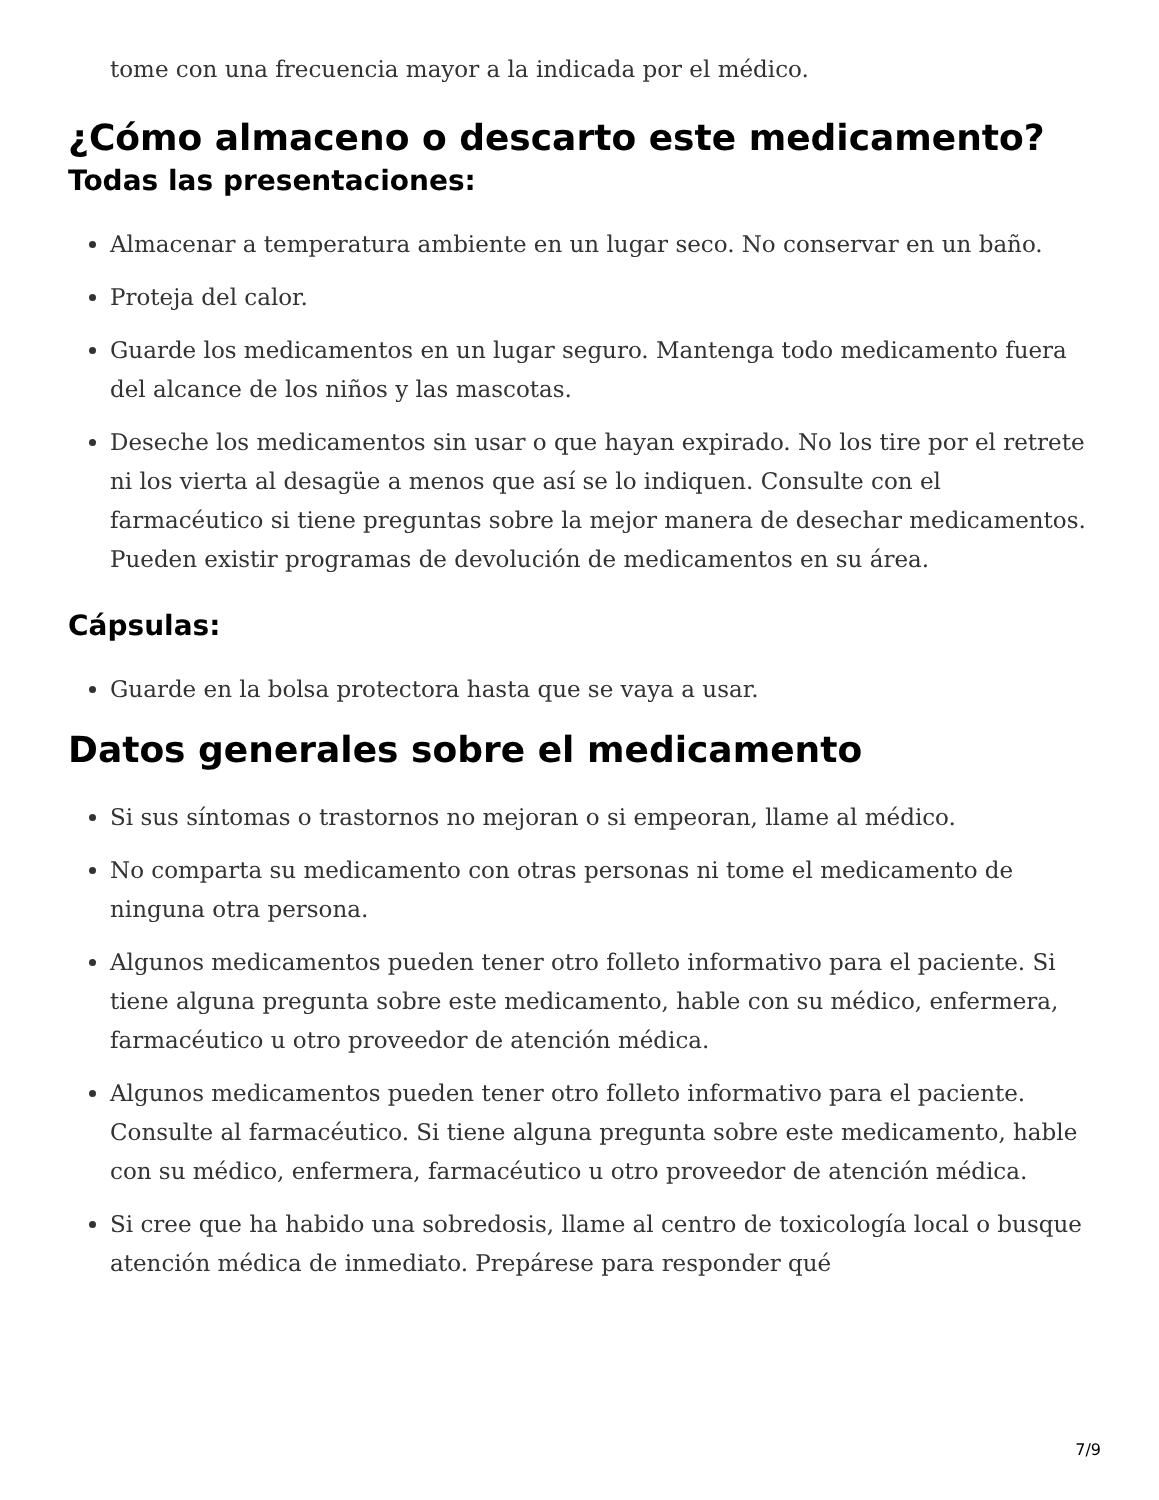tome con una frecuencia mayor a la indicada por el médico.
¿Cómo almaceno o descarto este medicamento?
Todas las presentaciones:
Almacenar a temperatura ambiente en un lugar seco. No conservar en un baño.
Proteja del calor.
Guarde los medicamentos en un lugar seguro. Mantenga todo medicamento fuera del alcance de los niños y las mascotas.
Deseche los medicamentos sin usar o que hayan expirado. No los tire por el retrete ni los vierta al desagüe a menos que así se lo indiquen. Consulte con el farmacéutico si tiene preguntas sobre la mejor manera de desechar medicamentos. Pueden existir programas de devolución de medicamentos en su área.
Cápsulas:
Guarde en la bolsa protectora hasta que se vaya a usar.
Datos generales sobre el medicamento
Si sus síntomas o trastornos no mejoran o si empeoran, llame al médico.
No comparta su medicamento con otras personas ni tome el medicamento de ninguna otra persona.
Algunos medicamentos pueden tener otro folleto informativo para el paciente. Si tiene alguna pregunta sobre este medicamento, hable con su médico, enfermera, farmacéutico u otro proveedor de atención médica.
Algunos medicamentos pueden tener otro folleto informativo para el paciente. Consulte al farmacéutico. Si tiene alguna pregunta sobre este medicamento, hable con su médico, enfermera, farmacéutico u otro proveedor de atención médica.
Si cree que ha habido una sobredosis, llame al centro de toxicología local o busque atención médica de inmediato. Prepárese para responder qué
7/9